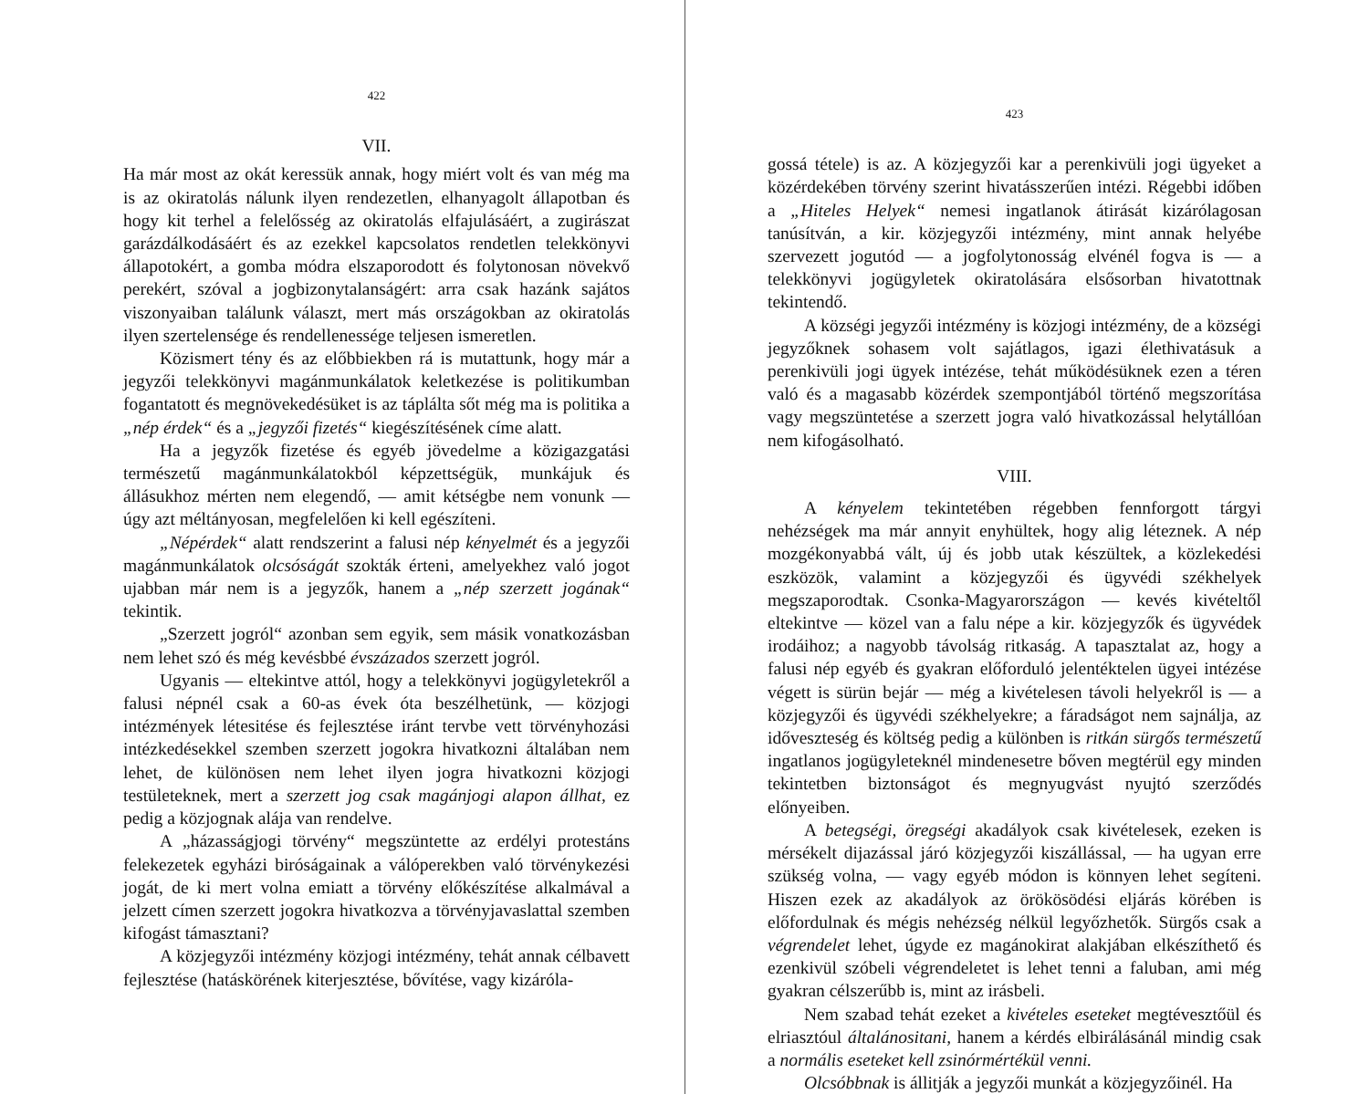422
VII.
Ha már most az okát keressük annak, hogy miért volt és van még ma is az okiratolás nálunk ilyen rendezetlen, elhanyagolt állapotban és hogy kit terhel a felelősség az okiratolás elfajulásáért, a zugirászat garázdálkodásáért és az ezekkel kapcsolatos rendetlen telekkönyvi állapotokért, a gomba módra elszaporodott és folytonosan növekvő perekért, szóval a jogbizonytalanságért: arra csak hazánk sajátos viszonyaiban találunk választ, mert más országokban az okiratolás ilyen szertelensége és rendellenessége teljesen ismeretlen.
Közismert tény és az előbbiekben rá is mutattunk, hogy már a jegyzői telekkönyvi magánmunkálatok keletkezése is politikumban fogantatott és megnövekedésüket is az táplálta sőt még ma is politika a „nép érdek“ és a „jegyzői fizetés“ kiegészítésének címe alatt.
Ha a jegyzők fizetése és egyéb jövedelme a közigazgatási természetű magánmunkálatokból képzettségük, munkájuk és állásukhoz mérten nem elegendő, — amit kétségbe nem vonunk — úgy azt méltányosan, megfelelően ki kell egészíteni.
„Népérdek“ alatt rendszerint a falusi nép kényelmét és a jegyzői magánmunkálatok olcsóságát szokták érteni, amelyekhez való jogot ujabban már nem is a jegyzők, hanem a „nép szerzett jogának“ tekintik.
„Szerzett jogról“ azonban sem egyik, sem másik vonatkozásban nem lehet szó és még kevésbbé évszázados szerzett jogról.
Ugyanis — eltekintve attól, hogy a telekkönyvi jogügyletekről a falusi népnél csak a 60-as évek óta beszélhetünk, — közjogi intézmények létesitése és fejlesztése iránt tervbe vett törvényhozási intézkedésekkel szemben szerzett jogokra hivatkozni általában nem lehet, de különösen nem lehet ilyen jogra hivatkozni közjogi testületeknek, mert a szerzett jog csak magánjogi alapon állhat, ez pedig a közjognak alája van rendelve.
A „házasságjogi törvény“ megszüntette az erdélyi protestáns felekezetek egyházi biróságainak a válóperekben való törvénykezési jogát, de ki mert volna emiatt a törvény előkészítése alkalmával a jelzett címen szerzett jogokra hivatkozva a törvényjavaslattal szemben kifogást támasztani?
A közjegyzői intézmény közjogi intézmény, tehát annak célbavett fejlesztése (hatáskörének kiterjesztése, bővítése, vagy kizáróla-
423
gossá tétele) is az. A közjegyzői kar a perenkivüli jogi ügyeket a közérdekében törvény szerint hivatásszerűen intézi. Régebbi időben a „Hiteles Helyek“ nemesi ingatlanok átirását kizárólagosan tanúsítván, a kir. közjegyzői intézmény, mint annak helyébe szervezett jogutód — a jogfolytonosság elvénél fogva is — a telekkönyvi jogügyletek okiratolására elsősorban hivatottnak tekintendő.
A községi jegyzői intézmény is közjogi intézmény, de a községi jegyzőknek sohasem volt sajátlagos, igazi élethivatásuk a perenkivüli jogi ügyek intézése, tehát működésüknek ezen a téren való és a magasabb közérdek szempontjából történő megszorítása vagy megszüntetése a szerzett jogra való hivatkozással helytállóan nem kifogásolható.
VIII.
A kényelem tekintetében régebben fennforgott tárgyi nehézségek ma már annyit enyhültek, hogy alig léteznek. A nép mozgékonyabbá vált, új és jobb utak készültek, a közlekedési eszközök, valamint a közjegyzői és ügyvédi székhelyek megszaporodtak. Csonka-Magyarországon — kevés kivételtől eltekintve — közel van a falu népe a kir. közjegyzők és ügyvédek irodáihoz; a nagyobb távolság ritkaság. A tapasztalat az, hogy a falusi nép egyéb és gyakran előforduló jelentéktelen ügyei intézése végett is sürün bejár — még a kivételesen távoli helyekről is — a közjegyzői és ügyvédi székhelyekre; a fáradságot nem sajnálja, az időveszteség és költség pedig a különben is ritkán sürgős természetű ingatlanos jogügyleteknél mindenesetre bőven megtérül egy minden tekintetben biztonságot és megnyugvást nyujtó szerződés előnyeiben.
A betegségi, öregségi akadályok csak kivételesek, ezeken is mérsékelt dijazással járó közjegyzői kiszállással, — ha ugyan erre szükség volna, — vagy egyéb módon is könnyen lehet segíteni. Hiszen ezek az akadályok az örökösödési eljárás körében is előfordulnak és mégis nehézség nélkül legyőzhetők. Sürgős csak a végrendelet lehet, úgyde ez magánokirat alakjában elkészíthető és ezenkivül szóbeli végrendeletet is lehet tenni a faluban, ami még gyakran célszerűbb is, mint az irásbeli.
Nem szabad tehát ezeket a kivételes eseteket megtévesztőül és elriasztóul általánositani, hanem a kérdés elbirálásánál mindig csak a normális eseteket kell zsinórmértékül venni.
Olcsóbbnak is állitják a jegyzői munkát a közjegyzőinél. Ha